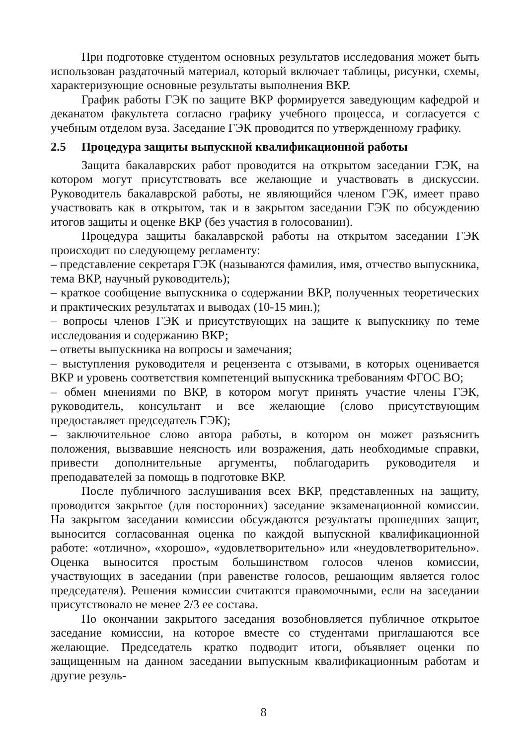При подготовке студентом основных результатов исследования может быть использован раздаточный материал, который включает таблицы, рисунки, схемы, характеризующие основные результаты выполнения ВКР.
График работы ГЭК по защите ВКР формируется заведующим кафедрой и деканатом факультета согласно графику учебного процесса, и согласуется с учебным отделом вуза. Заседание ГЭК проводится по утвержденному графику.
2.5 Процедура защиты выпускной квалификационной работы
Защита бакалаврских работ проводится на открытом заседании ГЭК, на котором могут присутствовать все желающие и участвовать в дискуссии. Руководитель бакалаврской работы, не являющийся членом ГЭК, имеет право участвовать как в открытом, так и в закрытом заседании ГЭК по обсуждению итогов защиты и оценке ВКР (без участия в голосовании).
Процедура защиты бакалаврской работы на открытом заседании ГЭК происходит по следующему регламенту:
– представление секретаря ГЭК (называются фамилия, имя, отчество выпускника, тема ВКР, научный руководитель);
– краткое сообщение выпускника о содержании ВКР, полученных теоретических и практических результатах и выводах (10-15 мин.);
– вопросы членов ГЭК и присутствующих на защите к выпускнику по теме исследования и содержанию ВКР;
– ответы выпускника на вопросы и замечания;
– выступления руководителя и рецензента с отзывами, в которых оценивается ВКР и уровень соответствия компетенций выпускника требованиям ФГОС ВО;
– обмен мнениями по ВКР, в котором могут принять участие члены ГЭК, руководитель, консультант и все желающие (слово присутствующим предоставляет председатель ГЭК);
– заключительное слово автора работы, в котором он может разъяснить положения, вызвавшие неясность или возражения, дать необходимые справки, привести дополнительные аргументы, поблагодарить руководителя и преподавателей за помощь в подготовке ВКР.
После публичного заслушивания всех ВКР, представленных на защиту, проводится закрытое (для посторонних) заседание экзаменационной комиссии. На закрытом заседании комиссии обсуждаются результаты прошедших защит, выносится согласованная оценка по каждой выпускной квалификационной работе: «отлично», «хорошо», «удовлетворительно» или «неудовлетворительно». Оценка выносится простым большинством голосов членов комиссии, участвующих в заседании (при равенстве голосов, решающим является голос председателя). Решения комиссии считаются правомочными, если на заседании присутствовало не менее 2/3 ее состава.
По окончании закрытого заседания возобновляется публичное открытое заседание комиссии, на которое вместе со студентами приглашаются все желающие. Председатель кратко подводит итоги, объявляет оценки по защищенным на данном заседании выпускным квалификационным работам и другие резуль-
8